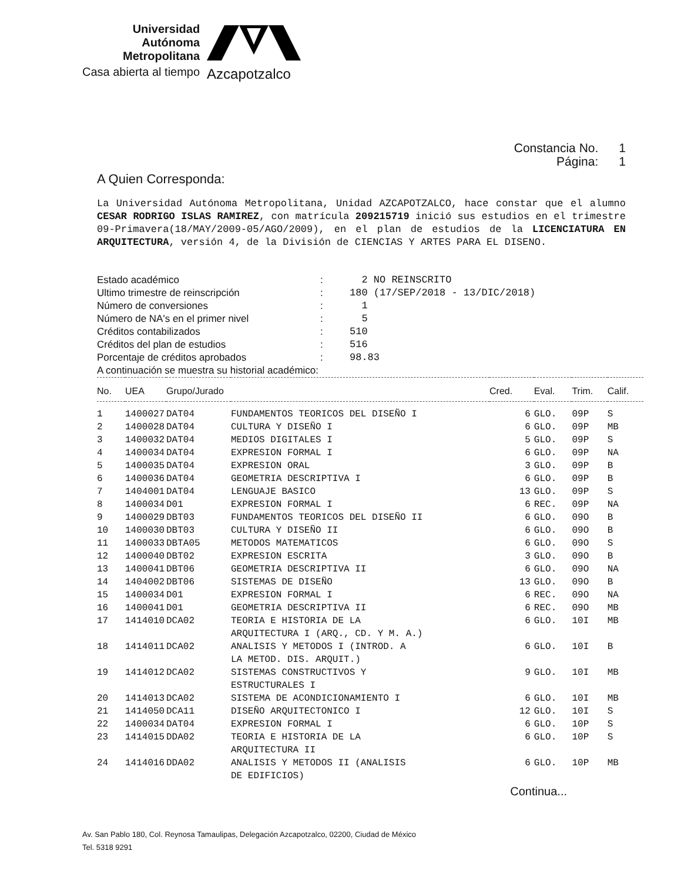Universidad
Autónoma
Metropolitana
Casa abierta al tiempo
Azcapotzalco
Constancia No. 1
Página: 1
A Quien Corresponda:
La Universidad Autónoma Metropolitana, Unidad AZCAPOTZALCO, hace constar que el alumno CESAR RODRIGO ISLAS RAMIREZ, con matrícula 209215719 inició sus estudios en el trimestre 09-Primavera(18/MAY/2009-05/AGO/2009), en el plan de estudios de la LICENCIATURA EN ARQUITECTURA, versión 4, de la División de CIENCIAS Y ARTES PARA EL DISENO.
| Estado académico | : | 2 NO REINSCRITO |
| Ultimo trimestre de reinscripción | : | 180 (17/SEP/2018 - 13/DIC/2018) |
| Número de conversiones | : | 1 |
| Número de NA's en el primer nivel | : | 5 |
| Créditos contabilizados | : | 510 |
| Créditos del plan de estudios | : | 516 |
| Porcentaje de créditos aprobados | : | 98.83 |
| A continuación se muestra su historial académico: | | |
| No. | UEA | Grupo/Jurado | | Cred. | Eval. | Trim. | Calif. |
| --- | --- | --- | --- | --- | --- | --- | --- |
| 1 | 1400027 | DAT04 | FUNDAMENTOS TEORICOS DEL DISEÑO I | 6 | GLO. | 09P | S |
| 2 | 1400028 | DAT04 | CULTURA Y DISEÑO I | 6 | GLO. | 09P | MB |
| 3 | 1400032 | DAT04 | MEDIOS DIGITALES I | 5 | GLO. | 09P | S |
| 4 | 1400034 | DAT04 | EXPRESION FORMAL I | 6 | GLO. | 09P | NA |
| 5 | 1400035 | DAT04 | EXPRESION ORAL | 3 | GLO. | 09P | B |
| 6 | 1400036 | DAT04 | GEOMETRIA DESCRIPTIVA I | 6 | GLO. | 09P | B |
| 7 | 1404001 | DAT04 | LENGUAJE BASICO | 13 | GLO. | 09P | S |
| 8 | 1400034 | D01 | EXPRESION FORMAL I | 6 | REC. | 09P | NA |
| 9 | 1400029 | DBT03 | FUNDAMENTOS TEORICOS DEL DISEÑO II | 6 | GLO. | 09O | B |
| 10 | 1400030 | DBT03 | CULTURA Y DISEÑO II | 6 | GLO. | 09O | B |
| 11 | 1400033 | DBTA05 | METODOS MATEMATICOS | 6 | GLO. | 09O | S |
| 12 | 1400040 | DBT02 | EXPRESION ESCRITA | 3 | GLO. | 09O | B |
| 13 | 1400041 | DBT06 | GEOMETRIA DESCRIPTIVA II | 6 | GLO. | 09O | NA |
| 14 | 1404002 | DBT06 | SISTEMAS DE DISEÑO | 13 | GLO. | 09O | B |
| 15 | 1400034 | D01 | EXPRESION FORMAL I | 6 | REC. | 09O | NA |
| 16 | 1400041 | D01 | GEOMETRIA DESCRIPTIVA II | 6 | REC. | 09O | MB |
| 17 | 1414010 | DCA02 | TEORIA E HISTORIA DE LA ARQUITECTURA I (ARQ., CD. Y M. A.) | 6 | GLO. | 10I | MB |
| 18 | 1414011 | DCA02 | ANALISIS Y METODOS I (INTROD. A LA METOD. DIS. ARQUIT.) | 6 | GLO. | 10I | B |
| 19 | 1414012 | DCA02 | SISTEMAS CONSTRUCTIVOS Y ESTRUCTURALES I | 9 | GLO. | 10I | MB |
| 20 | 1414013 | DCA02 | SISTEMA DE ACONDICIONAMIENTO I | 6 | GLO. | 10I | MB |
| 21 | 1414050 | DCA11 | DISEÑO ARQUITECTONICO I | 12 | GLO. | 10I | S |
| 22 | 1400034 | DAT04 | EXPRESION FORMAL I | 6 | GLO. | 10P | S |
| 23 | 1414015 | DDA02 | TEORIA E HISTORIA DE LA ARQUITECTURA II | 6 | GLO. | 10P | S |
| 24 | 1414016 | DDA02 | ANALISIS Y METODOS II (ANALISIS DE EDIFICIOS) | 6 | GLO. | 10P | MB |
Continua...
Av. San Pablo 180, Col. Reynosa Tamaulipas, Delegación Azcapotzalco, 02200, Ciudad de México
Tel. 5318 9291